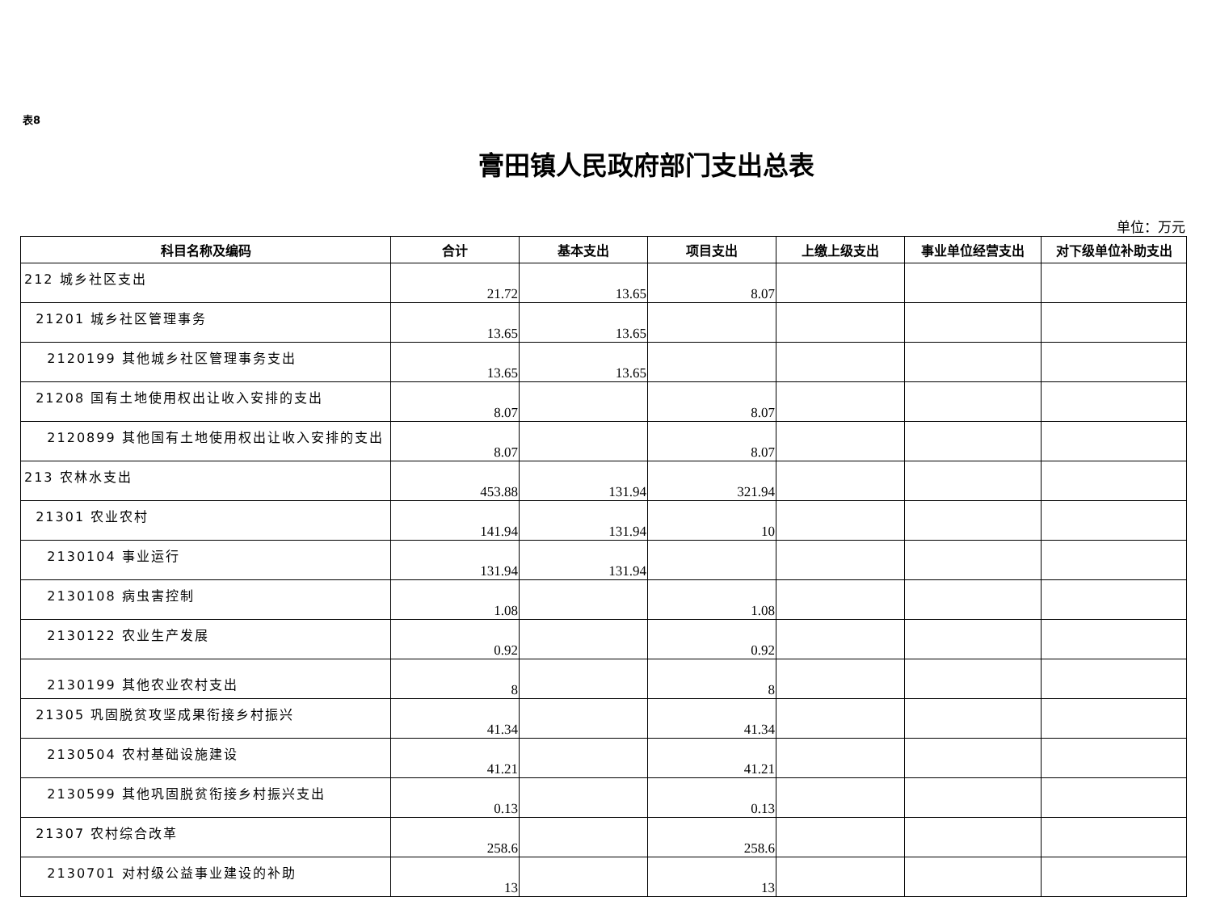表8
膏田镇人民政府部门支出总表
单位：万元
| 科目名称及编码 | 合计 | 基本支出 | 项目支出 | 上缴上级支出 | 事业单位经营支出 | 对下级单位补助支出 |
| --- | --- | --- | --- | --- | --- | --- |
| 212 城乡社区支出 | 21.72 | 13.65 | 8.07 | | | |
| 21201 城乡社区管理事务 | 13.65 | 13.65 | | | | |
| 2120199 其他城乡社区管理事务支出 | 13.65 | 13.65 | | | | |
| 21208 国有土地使用权出让收入安排的支出 | 8.07 | | 8.07 | | | |
| 2120899 其他国有土地使用权出让收入安排的支出 | 8.07 | | 8.07 | | | |
| 213 农林水支出 | 453.88 | 131.94 | 321.94 | | | |
| 21301 农业农村 | 141.94 | 131.94 | 10 | | | |
| 2130104 事业运行 | 131.94 | 131.94 | | | | |
| 2130108 病虫害控制 | 1.08 | | 1.08 | | | |
| 2130122 农业生产发展 | 0.92 | | 0.92 | | | |
| 2130199 其他农业农村支出 | 8 | | 8 | | | |
| 21305 巩固脱贫攻坚成果衔接乡村振兴 | 41.34 | | 41.34 | | | |
| 2130504 农村基础设施建设 | 41.21 | | 41.21 | | | |
| 2130599 其他巩固脱贫衔接乡村振兴支出 | 0.13 | | 0.13 | | | |
| 21307 农村综合改革 | 258.6 | | 258.6 | | | |
| 2130701 对村级公益事业建设的补助 | 13 | | 13 | | | |